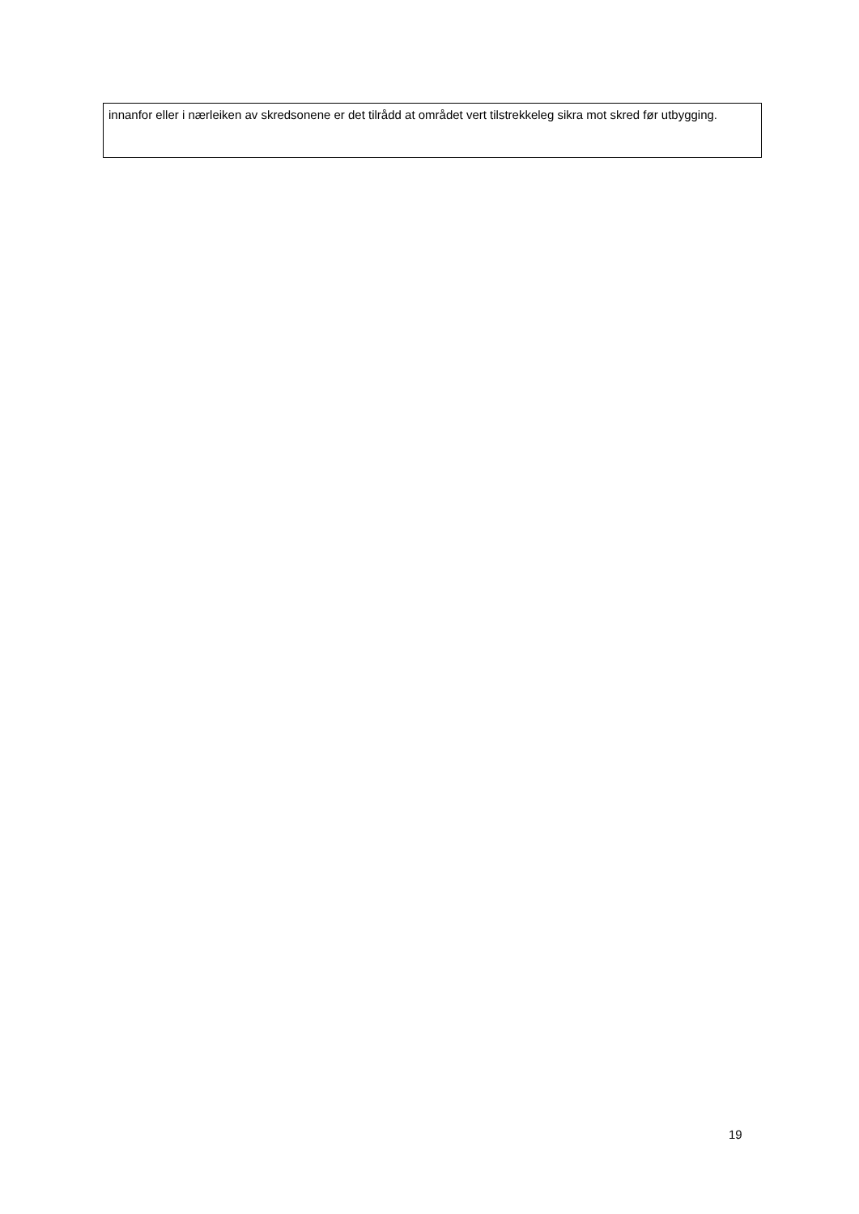innanfor eller i nærleiken av skredsonene er det tilrådd at området vert tilstrekkeleg sikra mot skred før utbygging.
19